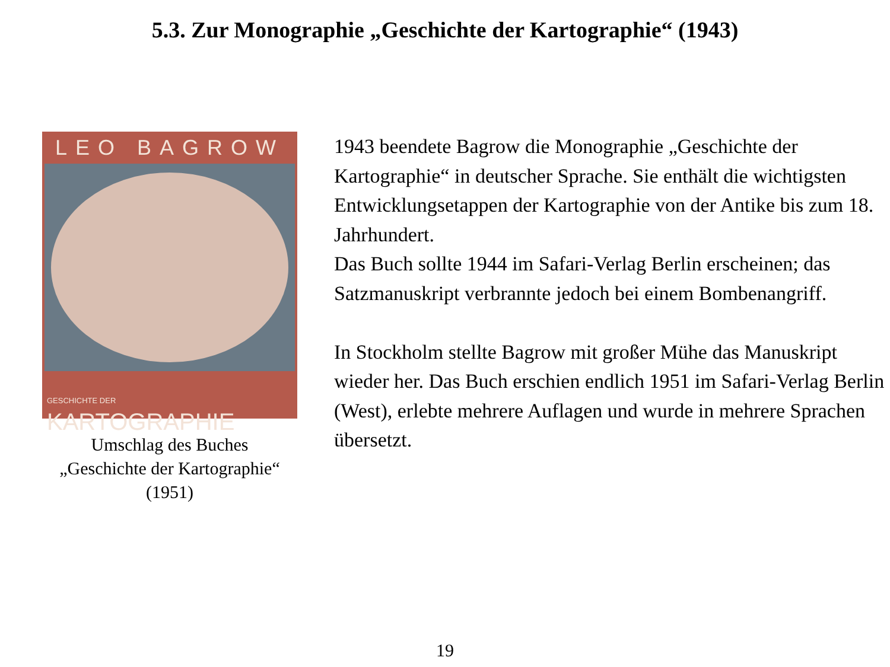5.3. Zur Monographie „Geschichte der Kartographie“ (1943)
LEO BAGROW
GESCHICHTE DER KARTOGRAPHIE
Umschlag des Buches
„Geschichte der Kartographie“
(1951)
1943 beendete Bagrow die Monographie „Geschichte der Kartographie“ in deutscher Sprache. Sie enthält die wichtigsten Entwicklungsetappen der Kartographie von der Antike bis zum 18. Jahrhundert.
Das Buch sollte 1944 im Safari-Verlag Berlin erscheinen; das Satzmanuskript verbrannte jedoch bei einem Bombenangriff.
In Stockholm stellte Bagrow mit großer Mühe das Manuskript wieder her. Das Buch erschien endlich 1951 im Safari-Verlag Berlin (West), erlebte mehrere Auflagen und wurde in mehrere Sprachen übersetzt.
19